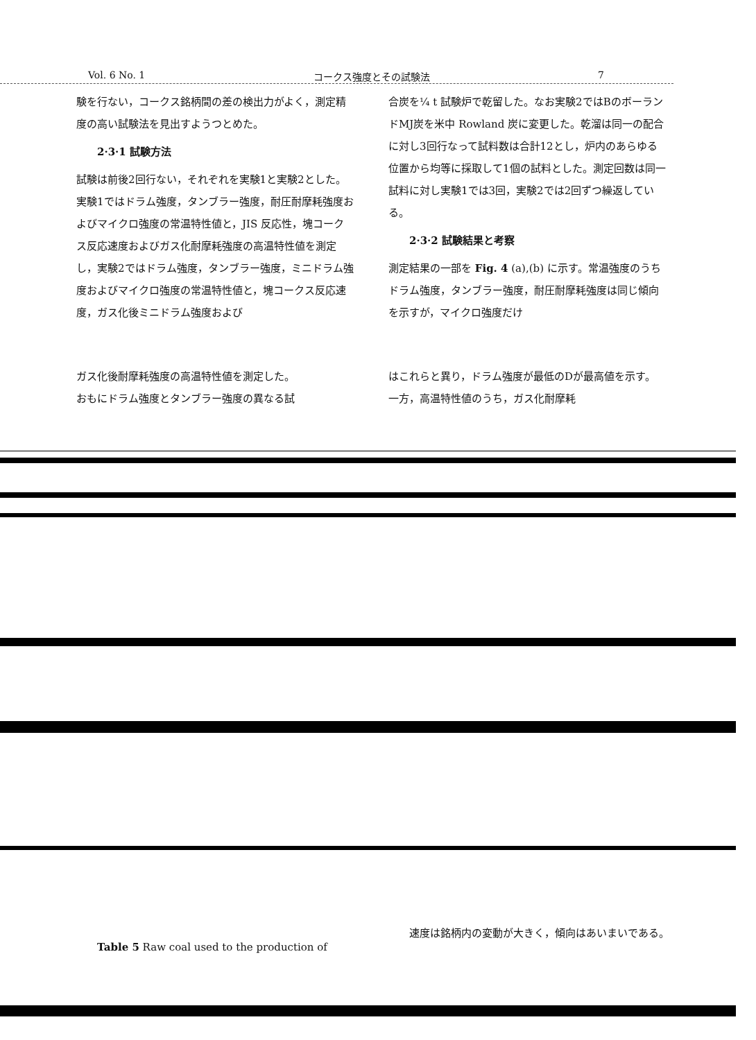Vol. 6 No. 1 コークス強度とその試験法 7
験を行ない，コークス銘柄間の差の検出力がよく，測定精度の高い試験法を見出すようつとめた。
2·3·1 試験方法
試験は前後2回行ない，それぞれを実験1と実験2とした。実験1ではドラム強度，タンブラー強度，耐圧耐摩耗強度およびマイクロ強度の常温特性値と，JIS 反応性，塊コークス反応速度およびガス化耐摩耗強度の高温特性値を測定し，実験2ではドラム強度，タンブラー強度，ミニドラム強度およびマイクロ強度の常温特性値と，塊コークス反応速度，ガス化後ミニドラム強度および
ガス化後耐摩耗強度の高温特性値を測定した。
おもにドラム強度とタンブラー強度の異なる試
合炭を¼ t 試験炉で乾留した。なお実験2ではBのボーランドMJ炭を米中 Rowland 炭に変更した。乾溜は同一の配合に対し3回行なって試料数は合計12とし，炉内のあらゆる位置から均等に採取して1個の試料とした。測定回数は同一試料に対し実験1では3回，実験2では2回ずつ繰返している。
2·3·2 試験結果と考察
測定結果の一部を Fig. 4 (a),(b) に示す。常温強度のうちドラム強度，タンブラー強度，耐圧耐摩耗強度は同じ傾向を示すが，マイクロ強度だけ
はこれらと異り，ドラム強度が最低のDが最高値を示す。一方，高温特性値のうち，ガス化耐摩耗
Table 5 Raw coal used to the production of
速度は銘柄内の変動が大きく，傾向はあいまいである。